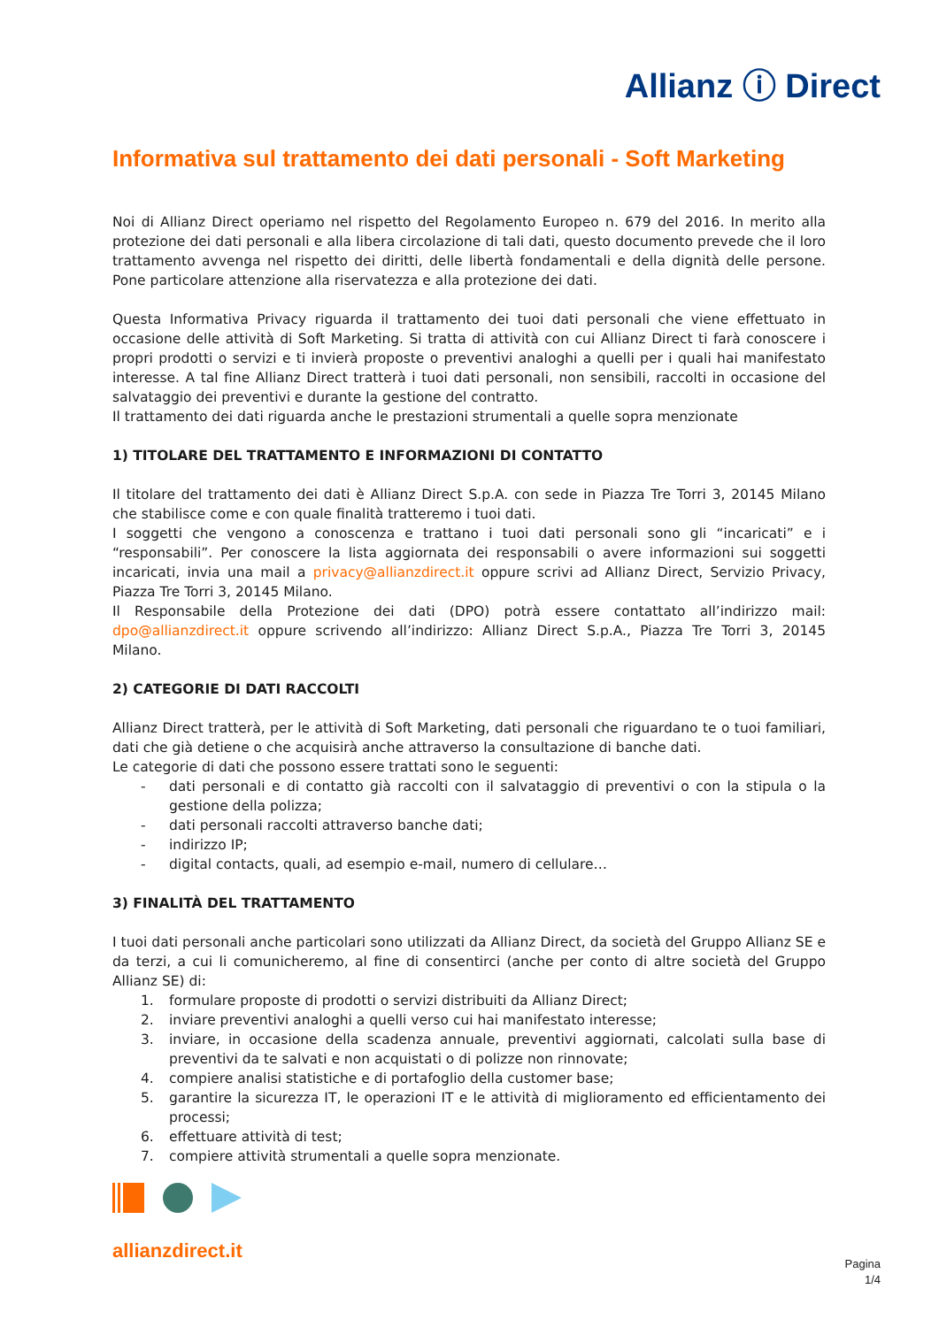Allianz ⓘ Direct
Informativa sul trattamento dei dati personali - Soft Marketing
Noi di Allianz Direct operiamo nel rispetto del Regolamento Europeo n. 679 del 2016. In merito alla protezione dei dati personali e alla libera circolazione di tali dati, questo documento prevede che il loro trattamento avvenga nel rispetto dei diritti, delle libertà fondamentali e della dignità delle persone. Pone particolare attenzione alla riservatezza e alla protezione dei dati.
Questa Informativa Privacy riguarda il trattamento dei tuoi dati personali che viene effettuato in occasione delle attività di Soft Marketing. Si tratta di attività con cui Allianz Direct ti farà conoscere i propri prodotti o servizi e ti invierà proposte o preventivi analoghi a quelli per i quali hai manifestato interesse. A tal fine Allianz Direct tratterà i tuoi dati personali, non sensibili, raccolti in occasione del salvataggio dei preventivi e durante la gestione del contratto.
Il trattamento dei dati riguarda anche le prestazioni strumentali a quelle sopra menzionate
1) TITOLARE DEL TRATTAMENTO E INFORMAZIONI DI CONTATTO
Il titolare del trattamento dei dati è Allianz Direct S.p.A. con sede in Piazza Tre Torri 3, 20145 Milano che stabilisce come e con quale finalità tratteremo i tuoi dati.
I soggetti che vengono a conoscenza e trattano i tuoi dati personali sono gli “incaricati” e i “responsabili”. Per conoscere la lista aggiornata dei responsabili o avere informazioni sui soggetti incaricati, invia una mail a privacy@allianzdirect.it oppure scrivi ad Allianz Direct, Servizio Privacy, Piazza Tre Torri 3, 20145 Milano.
Il Responsabile della Protezione dei dati (DPO) potrà essere contattato all’indirizzo mail: dpo@allianzdirect.it oppure scrivendo all’indirizzo: Allianz Direct S.p.A., Piazza Tre Torri 3, 20145 Milano.
2) CATEGORIE DI DATI RACCOLTI
Allianz Direct tratterà, per le attività di Soft Marketing, dati personali che riguardano te o tuoi familiari, dati che già detiene o che acquisirà anche attraverso la consultazione di banche dati.
Le categorie di dati che possono essere trattati sono le seguenti:
- dati personali e di contatto già raccolti con il salvataggio di preventivi o con la stipula o la gestione della polizza;
- dati personali raccolti attraverso banche dati;
- indirizzo IP;
- digital contacts, quali, ad esempio e-mail, numero di cellulare…
3) FINALITÀ DEL TRATTAMENTO
I tuoi dati personali anche particolari sono utilizzati da Allianz Direct, da società del Gruppo Allianz SE e da terzi, a cui li comunicheremo, al fine di consentirci (anche per conto di altre società del Gruppo Allianz SE) di:
1. formulare proposte di prodotti o servizi distribuiti da Allianz Direct;
2. inviare preventivi analoghi a quelli verso cui hai manifestato interesse;
3. inviare, in occasione della scadenza annuale, preventivi aggiornati, calcolati sulla base di preventivi da te salvati e non acquistati o di polizze non rinnovate;
4. compiere analisi statistiche e di portafoglio della customer base;
5. garantire la sicurezza IT, le operazioni IT e le attività di miglioramento ed efficientamento dei processi;
6. effettuare attività di test;
7. compiere attività strumentali a quelle sopra menzionate.
allianzdirect.it
Pagina
1/4